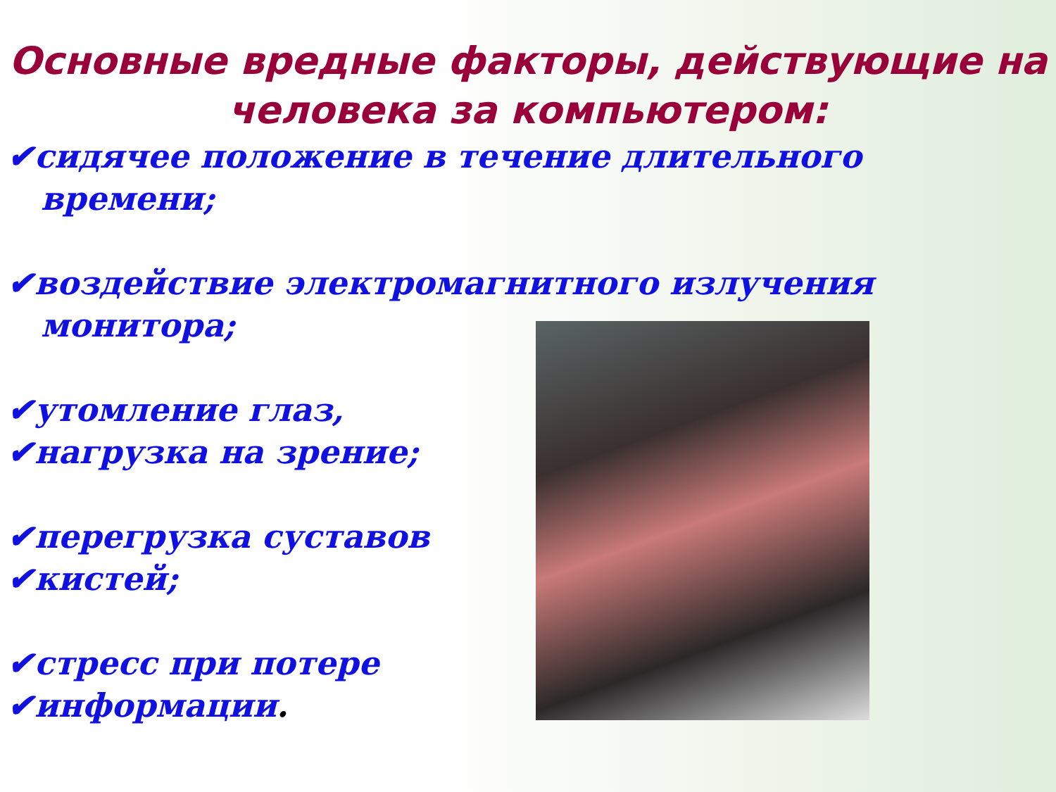Основные вредные факторы, действующие на человека за компьютером:
✔сидячее положение в течение длительного времени;
✔воздействие электромагнитного излучения монитора;
✔утомление глаз,
✔нагрузка на зрение;
✔перегрузка суставов
✔кистей;
✔стресс при потере
✔информации.